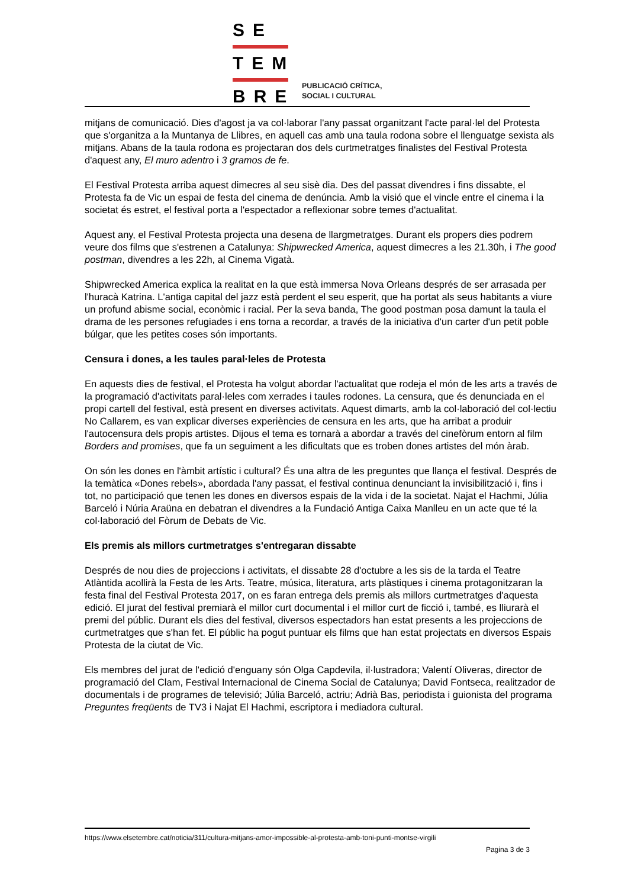SE
TEM
BRE
PUBLICACIÓ CRÍTICA,
SOCIAL I CULTURAL
mitjans de comunicació. Dies d'agost ja va col·laborar l'any passat organitzant l'acte paral·lel del Protesta que s'organitza a la Muntanya de Llibres, en aquell cas amb una taula rodona sobre el llenguatge sexista als mitjans. Abans de la taula rodona es projectaran dos dels curtmetratges finalistes del Festival Protesta d'aquest any, El muro adentro i 3 gramos de fe.
El Festival Protesta arriba aquest dimecres al seu sisè dia. Des del passat divendres i fins dissabte, el Protesta fa de Vic un espai de festa del cinema de denúncia. Amb la visió que el vincle entre el cinema i la societat és estret, el festival porta a l'espectador a reflexionar sobre temes d'actualitat.
Aquest any, el Festival Protesta projecta una desena de llargmetratges. Durant els propers dies podrem veure dos films que s'estrenen a Catalunya: Shipwrecked America, aquest dimecres a les 21.30h, i The good postman, divendres a les 22h, al Cinema Vigatà.
Shipwrecked America explica la realitat en la que està immersa Nova Orleans després de ser arrasada per l'huracà Katrina. L'antiga capital del jazz està perdent el seu esperit, que ha portat als seus habitants a viure un profund abisme social, econòmic i racial. Per la seva banda, The good postman posa damunt la taula el drama de les persones refugiades i ens torna a recordar, a través de la iniciativa d'un carter d'un petit poble búlgar, que les petites coses són importants.
Censura i dones, a les taules paral·leles de Protesta
En aquests dies de festival, el Protesta ha volgut abordar l'actualitat que rodeja el món de les arts a través de la programació d'activitats paral·leles com xerrades i taules rodones. La censura, que és denunciada en el propi cartell del festival, està present en diverses activitats. Aquest dimarts, amb la col·laboració del col·lectiu No Callarem, es van explicar diverses experiències de censura en les arts, que ha arribat a produir l'autocensura dels propis artistes. Dijous el tema es tornarà a abordar a través del cinefòrum entorn al film Borders and promises, que fa un seguiment a les dificultats que es troben dones artistes del món àrab.
On són les dones en l'àmbit artístic i cultural? És una altra de les preguntes que llança el festival. Després de la temàtica «Dones rebels», abordada l'any passat, el festival continua denunciant la invisibilització i, fins i tot, no participació que tenen les dones en diversos espais de la vida i de la societat. Najat el Hachmi, Júlia Barceló i Núria Araüna en debatran el divendres a la Fundació Antiga Caixa Manlleu en un acte que té la col·laboració del Fòrum de Debats de Vic.
Els premis als millors curtmetratges s'entregaran dissabte
Després de nou dies de projeccions i activitats, el dissabte 28 d'octubre a les sis de la tarda el Teatre Atlàntida acollirà la Festa de les Arts. Teatre, música, literatura, arts plàstiques i cinema protagonitzaran la festa final del Festival Protesta 2017, on es faran entrega dels premis als millors curtmetratges d'aquesta edició. El jurat del festival premiarà el millor curt documental i el millor curt de ficció i, també, es lliurarà el premi del públic. Durant els dies del festival, diversos espectadors han estat presents a les projeccions de curtmetratges que s'han fet. El públic ha pogut puntuar els films que han estat projectats en diversos Espais Protesta de la ciutat de Vic.
Els membres del jurat de l'edició d'enguany són Olga Capdevila, il·lustradora; Valentí Oliveras, director de programació del Clam, Festival Internacional de Cinema Social de Catalunya; David Fontseca, realitzador de documentals i de programes de televisió; Júlia Barceló, actriu; Adrià Bas, periodista i guionista del programa Preguntes freqüents de TV3 i Najat El Hachmi, escriptora i mediadora cultural.
https://www.elsetembre.cat/noticia/311/cultura-mitjans-amor-impossible-al-protesta-amb-toni-punti-montse-virgili
Pagina 3 de 3